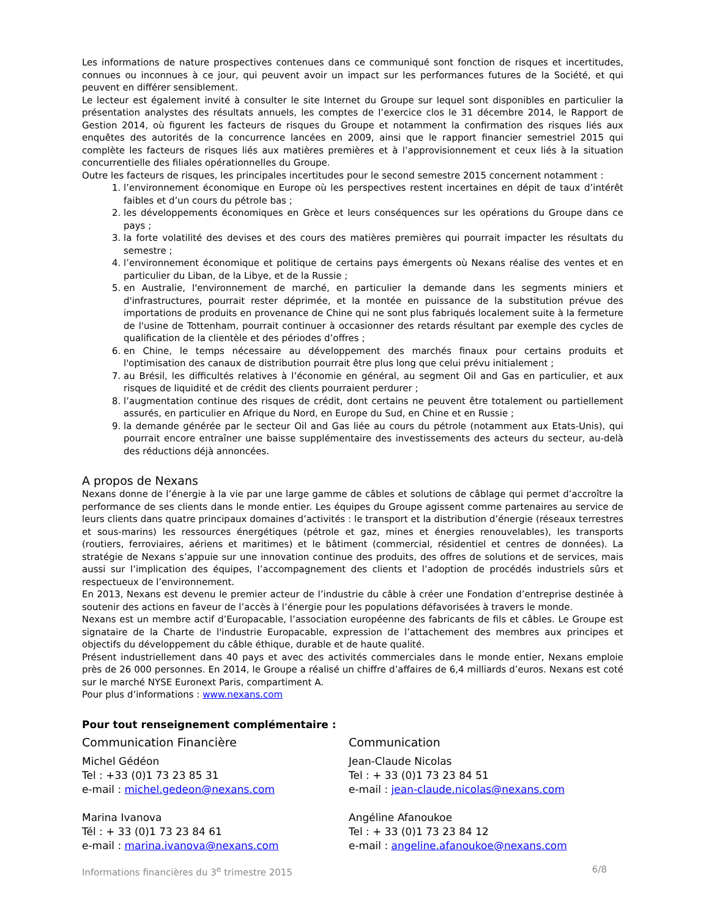Les informations de nature prospectives contenues dans ce communiqué sont fonction de risques et incertitudes, connues ou inconnues à ce jour, qui peuvent avoir un impact sur les performances futures de la Société, et qui peuvent en différer sensiblement.
Le lecteur est également invité à consulter le site Internet du Groupe sur lequel sont disponibles en particulier la présentation analystes des résultats annuels, les comptes de l’exercice clos le 31 décembre 2014, le Rapport de Gestion 2014, où figurent les facteurs de risques du Groupe et notamment la confirmation des risques liés aux enquêtes des autorités de la concurrence lancées en 2009, ainsi que le rapport financier semestriel 2015 qui complète les facteurs de risques liés aux matières premières et à l’approvisionnement et ceux liés à la situation concurrentielle des filiales opérationnelles du Groupe.
Outre les facteurs de risques, les principales incertitudes pour le second semestre 2015 concernent notamment :
1. l’environnement économique en Europe où les perspectives restent incertaines en dépit de taux d’intérêt faibles et d’un cours du pétrole bas ;
2. les développements économiques en Grèce et leurs conséquences sur les opérations du Groupe dans ce pays ;
3. la forte volatilité des devises et des cours des matières premières qui pourrait impacter les résultats du semestre ;
4. l’environnement économique et politique de certains pays émergents où Nexans réalise des ventes et en particulier du Liban, de la Libye, et de la Russie ;
5. en Australie, l'environnement de marché, en particulier la demande dans les segments miniers et d'infrastructures, pourrait rester déprimée, et la montée en puissance de la substitution prévue des importations de produits en provenance de Chine qui ne sont plus fabriqués localement suite à la fermeture de l'usine de Tottenham, pourrait continuer à occasionner des retards résultant par exemple des cycles de qualification de la clientèle et des périodes d’offres ;
6. en Chine, le temps nécessaire au développement des marchés finaux pour certains produits et l'optimisation des canaux de distribution pourrait être plus long que celui prévu initialement ;
7. au Brésil, les difficultés relatives à l’économie en général, au segment Oil and Gas en particulier, et aux risques de liquidité et de crédit des clients pourraient perdurer ;
8. l’augmentation continue des risques de crédit, dont certains ne peuvent être totalement ou partiellement assurés, en particulier en Afrique du Nord, en Europe du Sud, en Chine et en Russie ;
9. la demande générée par le secteur Oil and Gas liée au cours du pétrole (notamment aux Etats-Unis), qui pourrait encore entraîner une baisse supplémentaire des investissements des acteurs du secteur, au-delà des réductions déjà annoncées.
A propos de Nexans
Nexans donne de l’énergie à la vie par une large gamme de câbles et solutions de câblage qui permet d’accroître la performance de ses clients dans le monde entier. Les équipes du Groupe agissent comme partenaires au service de leurs clients dans quatre principaux domaines d’activités : le transport et la distribution d’énergie (réseaux terrestres et sous-marins) les ressources énergétiques (pétrole et gaz, mines et énergies renouvelables), les transports (routiers, ferroviaires, aériens et maritimes) et le bâtiment (commercial, résidentiel et centres de données). La stratégie de Nexans s’appuie sur une innovation continue des produits, des offres de solutions et de services, mais aussi sur l’implication des équipes, l’accompagnement des clients et l’adoption de procédés industriels sûrs et respectueux de l’environnement.
En 2013, Nexans est devenu le premier acteur de l’industrie du câble à créer une Fondation d’entreprise destinée à soutenir des actions en faveur de l’accès à l’énergie pour les populations défavorisées à travers le monde.
Nexans est un membre actif d’Europacable, l’association européenne des fabricants de fils et câbles. Le Groupe est signataire de la Charte de l'industrie Europacable, expression de l’attachement des membres aux principes et objectifs du développement du câble éthique, durable et de haute qualité.
Présent industriellement dans 40 pays et avec des activités commerciales dans le monde entier, Nexans emploie près de 26 000 personnes. En 2014, le Groupe a réalisé un chiffre d’affaires de 6,4 milliards d’euros. Nexans est coté sur le marché NYSE Euronext Paris, compartiment A.
Pour plus d’informations : www.nexans.com
Pour tout renseignement complémentaire :
Communication Financière
Michel Gédéon
Tel : +33 (0)1 73 23 85 31
e-mail : michel.gedeon@nexans.com
Marina Ivanova
Tél : + 33 (0)1 73 23 84 61
e-mail : marina.ivanova@nexans.com
Communication
Jean-Claude Nicolas
Tel : + 33 (0)1 73 23 84 51
e-mail : jean-claude.nicolas@nexans.com
Angéline Afanoukoe
Tel : + 33 (0)1 73 23 84 12
e-mail : angeline.afanoukoe@nexans.com
Informations financières du 3<sup>e</sup> trimestre 2015 6/8